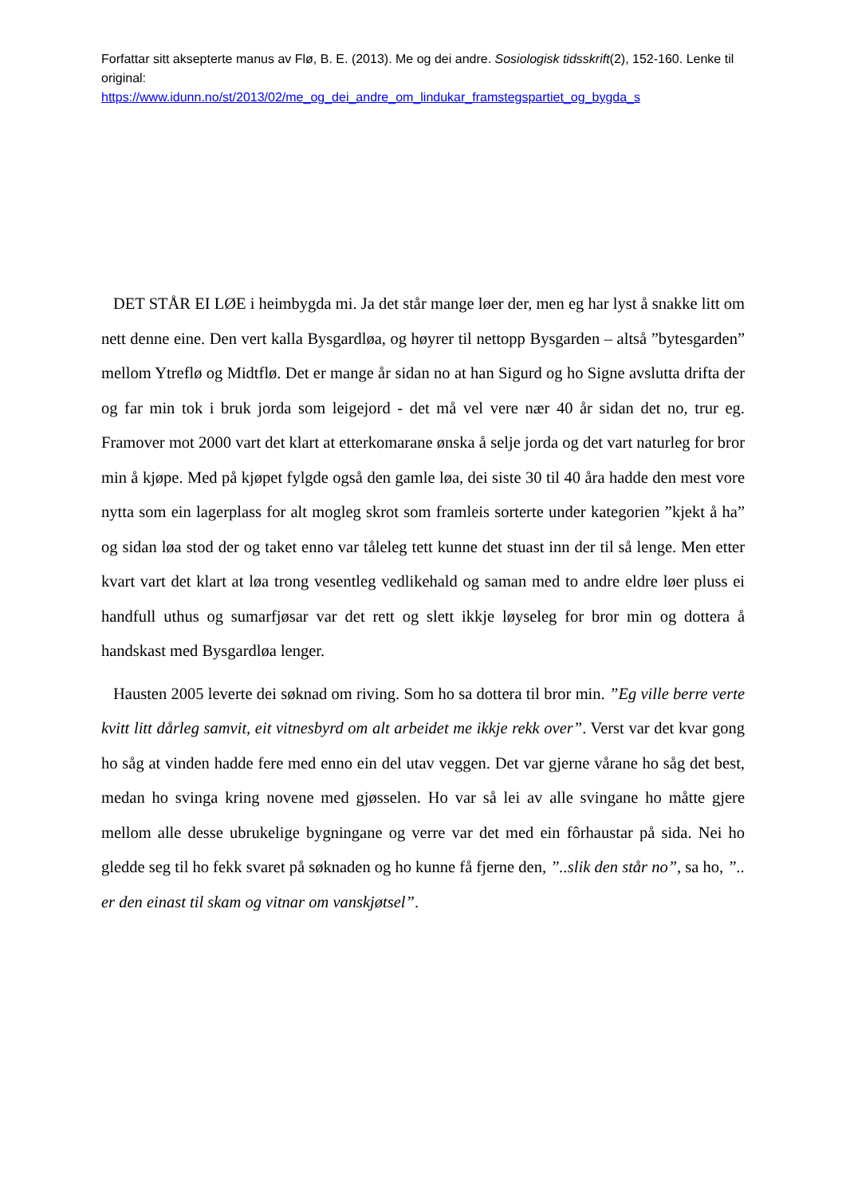Forfattar sitt aksepterte manus av Flø, B. E. (2013). Me og dei andre. Sosiologisk tidsskrift(2), 152-160. Lenke til original:
https://www.idunn.no/st/2013/02/me_og_dei_andre_om_lindukar_framstegspartiet_og_bygda_s
DET STÅR EI LØE i heimbygda mi. Ja det står mange løer der, men eg har lyst å snakke litt om nett denne eine. Den vert kalla Bysgardløa, og høyrer til nettopp Bysgarden – altså ”bytesgarden” mellom Ytreflø og Midtflø. Det er mange år sidan no at han Sigurd og ho Signe avslutta drifta der og far min tok i bruk jorda som leigejord - det må vel vere nær 40 år sidan det no, trur eg. Framover mot 2000 vart det klart at etterkomarane ønska å selje jorda og det vart naturleg for bror min å kjøpe. Med på kjøpet fylgde også den gamle løa, dei siste 30 til 40 åra hadde den mest vore nytta som ein lagerplass for alt mogleg skrot som framleis sorterte under kategorien ”kjekt å ha” og sidan løa stod der og taket enno var tåleleg tett kunne det stuast inn der til så lenge. Men etter kvart vart det klart at løa trong vesentleg vedlikehald og saman med to andre eldre løer pluss ei handfull uthus og sumarfjøsar var det rett og slett ikkje løyseleg for bror min og dottera å handskast med Bysgardløa lenger.
Hausten 2005 leverte dei søknad om riving. Som ho sa dottera til bror min. ”Eg ville berre verte kvitt litt dårleg samvit, eit vitnesbyrd om alt arbeidet me ikkje rekk over”. Verst var det kvar gong ho såg at vinden hadde fere med enno ein del utav veggen. Det var gjerne vårane ho såg det best, medan ho svinga kring novene med gjøsselen. Ho var så lei av alle svingane ho måtte gjere mellom alle desse ubrukelige bygningane og verre var det med ein fôrhaustar på sida. Nei ho gledde seg til ho fekk svaret på søknaden og ho kunne få fjerne den, ”..slik den står no”, sa ho, ”.. er den einast til skam og vitnar om vanskjøtsel”.